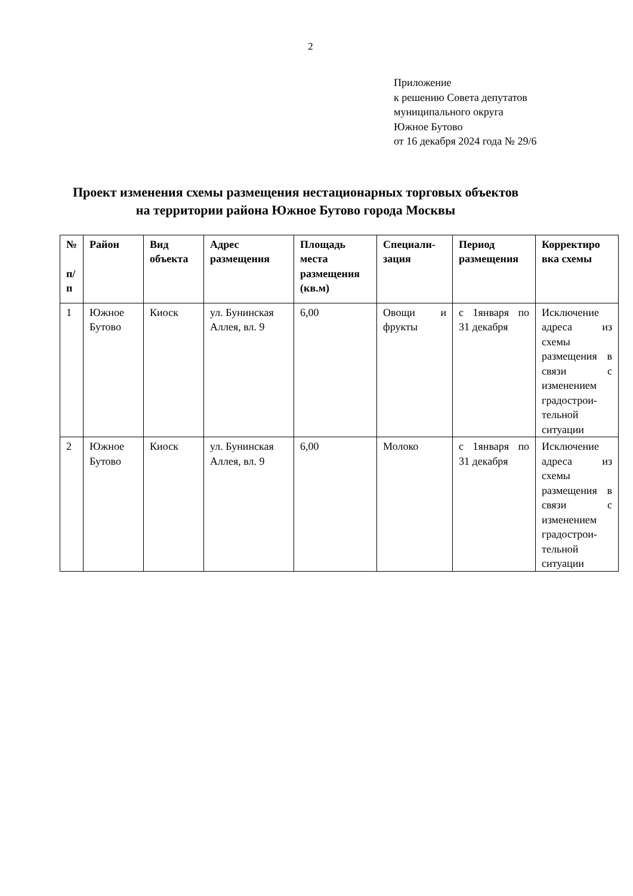2
Приложение
к решению Совета депутатов
муниципального округа
Южное Бутово
от 16 декабря 2024 года № 29/6
Проект изменения схемы размещения нестационарных торговых объектов
на территории района Южное Бутово города Москвы
| № п/ п | Район | Вид объекта | Адрес размещения | Площадь места размещения (кв.м) | Специали-зация | Период размещения | Корректиро вка схемы |
| --- | --- | --- | --- | --- | --- | --- | --- |
| 1 | Южное Бутово | Киоск | ул. Бунинская Аллея, вл. 9 | 6,00 | Овощи и фрукты | с 1января по 31 декабря | Исключение адреса из схемы размещения в связи с изменением градострои-тельной ситуации |
| 2 | Южное Бутово | Киоск | ул. Бунинская Аллея, вл. 9 | 6,00 | Молоко | с 1января по 31 декабря | Исключение адреса из схемы размещения в связи с изменением градострои-тельной ситуации |